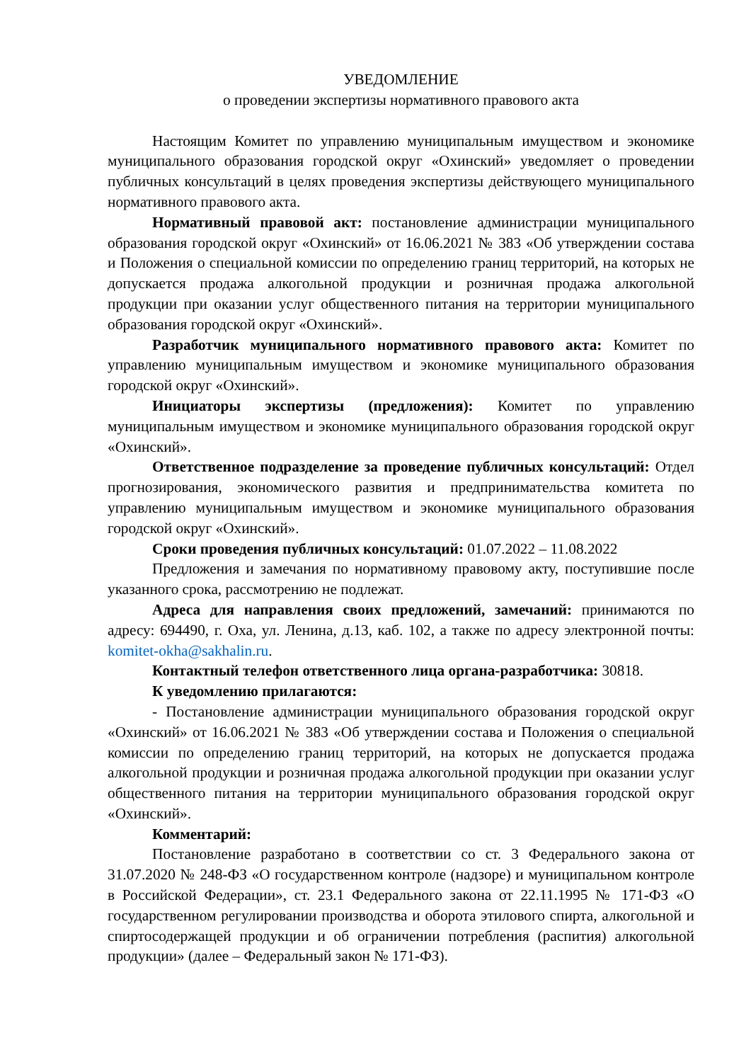УВЕДОМЛЕНИЕ
о проведении экспертизы нормативного правового акта
Настоящим Комитет по управлению муниципальным имуществом и экономике муниципального образования городской округ «Охинский» уведомляет о проведении публичных консультаций в целях проведения экспертизы действующего муниципального нормативного правового акта.
Нормативный правовой акт: постановление администрации муниципального образования городской округ «Охинский» от 16.06.2021 № 383 «Об утверждении состава и Положения о специальной комиссии по определению границ территорий, на которых не допускается продажа алкогольной продукции и розничная продажа алкогольной продукции при оказании услуг общественного питания на территории муниципального образования городской округ «Охинский».
Разработчик муниципального нормативного правового акта: Комитет по управлению муниципальным имуществом и экономике муниципального образования городской округ «Охинский».
Инициаторы экспертизы (предложения): Комитет по управлению муниципальным имуществом и экономике муниципального образования городской округ «Охинский».
Ответственное подразделение за проведение публичных консультаций: Отдел прогнозирования, экономического развития и предпринимательства комитета по управлению муниципальным имуществом и экономике муниципального образования городской округ «Охинский».
Сроки проведения публичных консультаций: 01.07.2022 – 11.08.2022
Предложения и замечания по нормативному правовому акту, поступившие после указанного срока, рассмотрению не подлежат.
Адреса для направления своих предложений, замечаний: принимаются по адресу: 694490, г. Оха, ул. Ленина, д.13, каб. 102, а также по адресу электронной почты: komitet-okha@sakhalin.ru.
Контактный телефон ответственного лица органа-разработчика: 30818.
К уведомлению прилагаются:
- Постановление администрации муниципального образования городской округ «Охинский» от 16.06.2021 № 383 «Об утверждении состава и Положения о специальной комиссии по определению границ территорий, на которых не допускается продажа алкогольной продукции и розничная продажа алкогольной продукции при оказании услуг общественного питания на территории муниципального образования городской округ «Охинский».
Комментарий:
Постановление разработано в соответствии со ст. 3 Федерального закона от 31.07.2020 № 248-ФЗ «О государственном контроле (надзоре) и муниципальном контроле в Российской Федерации», ст. 23.1 Федерального закона от 22.11.1995 № 171-ФЗ «О государственном регулировании производства и оборота этилового спирта, алкогольной и спиртосодержащей продукции и об ограничении потребления (распития) алкогольной продукции» (далее – Федеральный закон № 171-ФЗ).